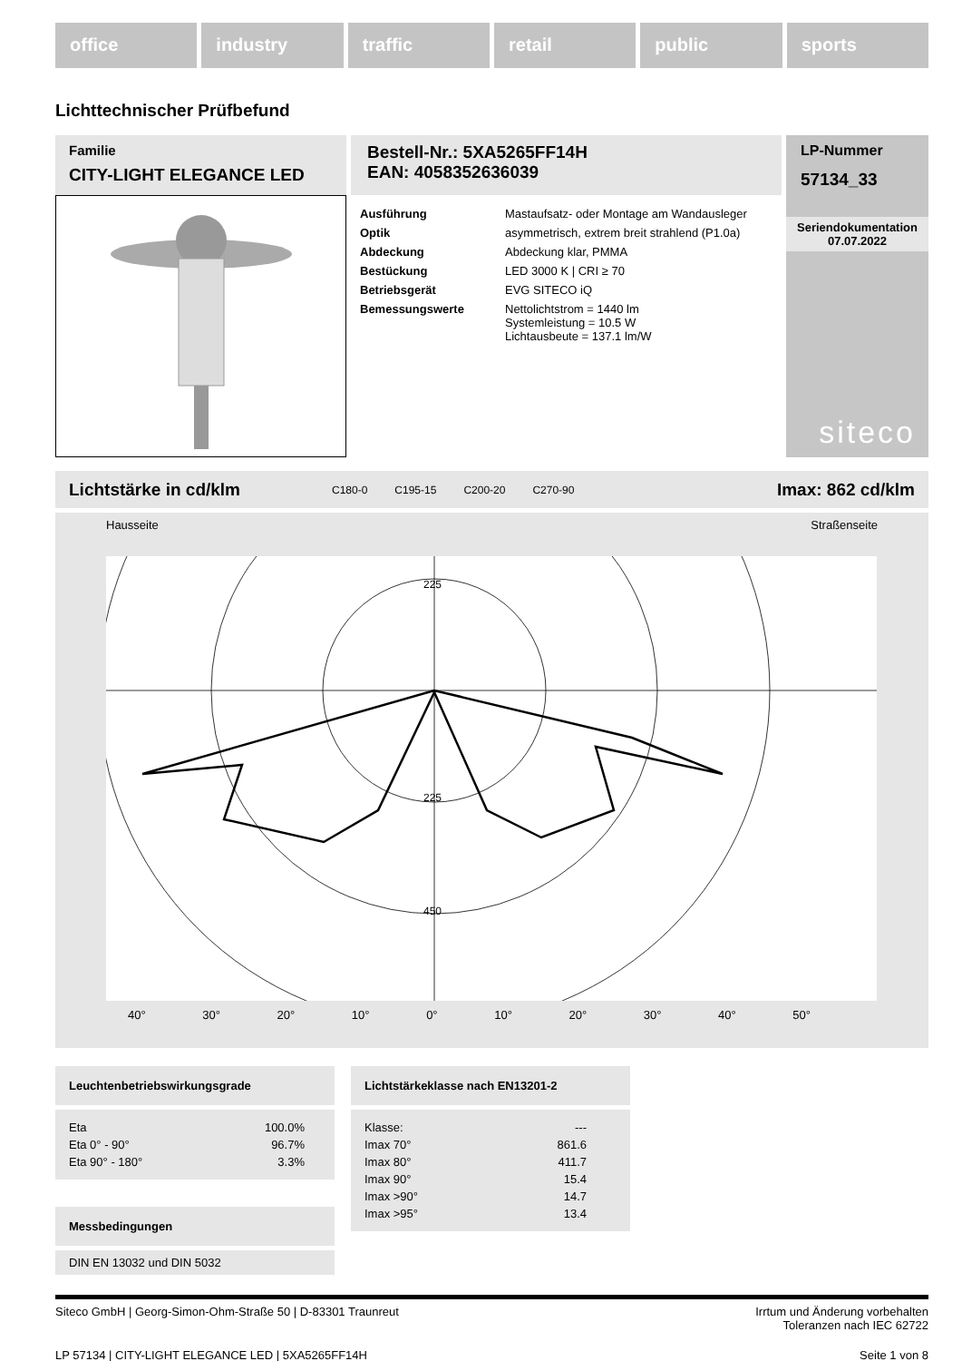office industry traffic retail public sports
Lichttechnischer Prüfbefund
Familie
CITY-LIGHT ELEGANCE LED
Bestell-Nr.: 5XA5265FF14H
EAN: 4058352636039
| Ausführung | Mastaufsatz- oder Montage am Wandausleger |
| Optik | asymmetrisch, extrem breit strahlend (P1.0a) |
| Abdeckung | Abdeckung klar, PMMA |
| Bestückung | LED 3000 K / CRI ≥ 70 |
| Betriebsgerät | EVG SITECO iQ |
| Bemessungswerte | Nettolichtstrom = 1440 lm Systemleistung = 10.5 W Lichtausbeute = 137.1 lm/W |
LP-Nummer
57134_33
Seriendokumentation
07.07.2022
siteco
Lichtstärke in cd/klm C180-0 C195-15 C200-20 C270-90 Imax: 862 cd/klm
Hausseite Straßenseite
225
225
450
40° 30° 20° 10° 0° 10° 20° 30° 40° 50°
Leuchtenbetriebswirkungsgrade
| Eta | 100.0% |
| Eta 0° - 90° | 96.7% |
| Eta 90° - 180° | 3.3% |
Messbedingungen
DIN EN 13032 und DIN 5032
Lichtstärkeklasse nach EN13201-2
| Klasse: | --- |
| Imax 70° | 861.6 |
| Imax 80° | 411.7 |
| Imax 90° | 15.4 |
| Imax >90° | 14.7 |
| Imax >95° | 13.4 |
Siteco GmbH | Georg-Simon-Ohm-Straße 50 | D-83301 Traunreut Irrtum und Änderung vorbehalten
Toleranzen nach IEC 62722
LP 57134 | CITY-LIGHT ELEGANCE LED | 5XA5265FF14H Seite 1 von 8